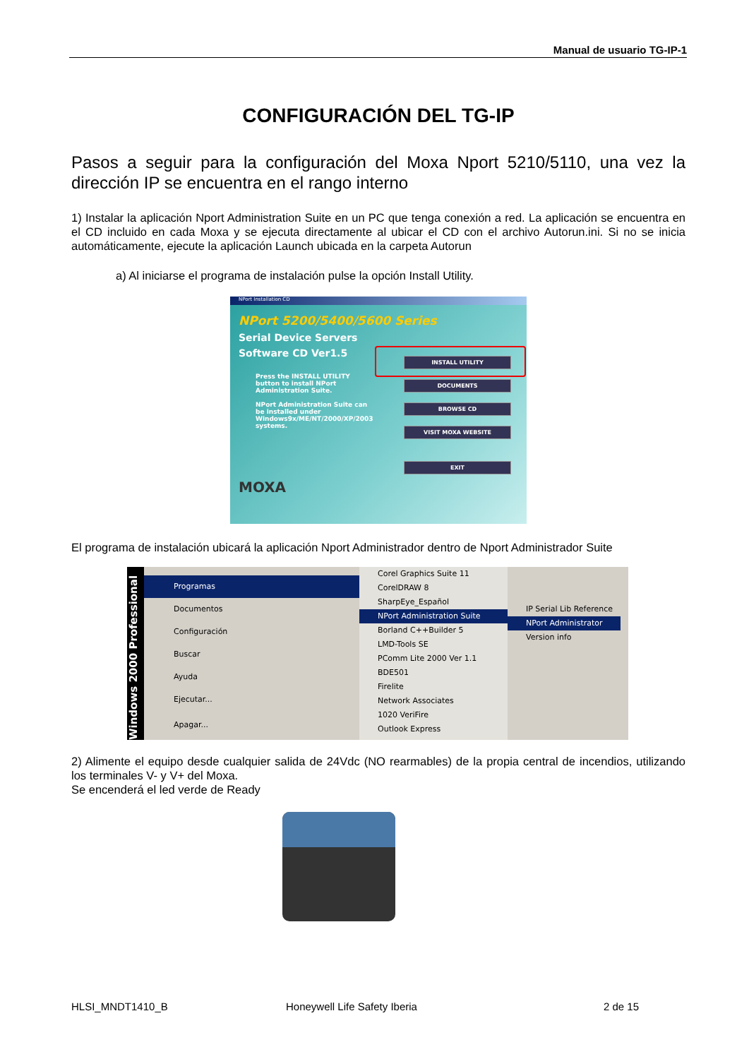Manual de usuario TG-IP-1
CONFIGURACIÓN DEL TG-IP
Pasos a seguir para la configuración del Moxa Nport 5210/5110, una vez la dirección IP se encuentra en el rango interno
1) Instalar la aplicación Nport Administration Suite en un PC que tenga conexión a red. La aplicación se encuentra en el CD incluido en cada Moxa y se ejecuta directamente al ubicar el CD con el archivo Autorun.ini. Si no se inicia automáticamente, ejecute la aplicación Launch ubicada en la carpeta Autorun
a) Al iniciarse el programa de instalación pulse la opción Install Utility.
NPort Installation CD
NPort 5200/5400/5600 Series
Serial Device Servers
Software CD Ver1.5
Press the INSTALL UTILITY button to install NPort Administration Suite.
NPort Administration Suite can be installed under Windows9x/ME/NT/2000/XP/2003 systems.
MOXA
INSTALL UTILITY
DOCUMENTS
BROWSE CD
VISIT MOXA WEBSITE
EXIT
El programa de instalación ubicará la aplicación Nport Administrador dentro de Nport Administrador Suite
Windows 2000 Professional
Programas
Documentos
Configuración
Buscar
Ayuda
Ejecutar...
Apagar...
Corel Graphics Suite 11
CorelDRAW 8
SharpEye_Español
NPort Administration Suite
Borland C++Builder 5
LMD-Tools SE
PComm Lite 2000 Ver 1.1
BDE501
Firelite
Network Associates
1020 VeriFire
Outlook Express
IP Serial Lib Reference
NPort Administrator
Version info
2) Alimente el equipo desde cualquier salida de 24Vdc (NO rearmables) de la propia central de incendios, utilizando los terminales V- y V+ del Moxa.
Se encenderá el led verde de Ready
HLSI_MNDT1410_B Honeywell Life Safety Iberia 2 de 15